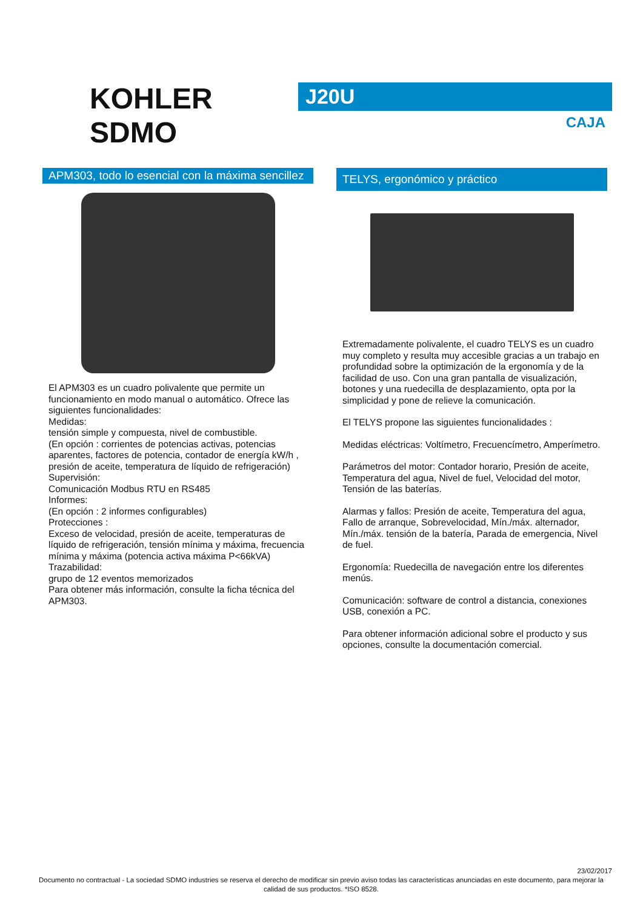KOHLER
SDMO
J20U
CAJA
APM303, todo lo esencial con la máxima sencillez
El APM303 es un cuadro polivalente que permite un funcionamiento en modo manual o automático. Ofrece las siguientes funcionalidades:
Medidas:
tensión simple y compuesta, nivel de combustible.
(En opción : corrientes de potencias activas, potencias aparentes, factores de potencia, contador de energía kW/h , presión de aceite, temperatura de líquido de refrigeración)
Supervisión:
Comunicación Modbus RTU en RS485
Informes:
(En opción : 2 informes configurables)
Protecciones :
Exceso de velocidad, presión de aceite, temperaturas de líquido de refrigeración, tensión mínima y máxima, frecuencia mínima y máxima (potencia activa máxima P<66kVA)
Trazabilidad:
grupo de 12 eventos memorizados
Para obtener más información, consulte la ficha técnica del APM303.
TELYS, ergonómico y práctico
Extremadamente polivalente, el cuadro TELYS es un cuadro muy completo y resulta muy accesible gracias a un trabajo en profundidad sobre la optimización de la ergonomía y de la facilidad de uso. Con una gran pantalla de visualización, botones y una ruedecilla de desplazamiento, opta por la simplicidad y pone de relieve la comunicación.
El TELYS propone las siguientes funcionalidades :
Medidas eléctricas: Voltímetro, Frecuencímetro, Amperímetro.
Parámetros del motor: Contador horario, Presión de aceite, Temperatura del agua, Nivel de fuel, Velocidad del motor, Tensión de las baterías.
Alarmas y fallos: Presión de aceite, Temperatura del agua, Fallo de arranque, Sobrevelocidad, Mín./máx. alternador, Mín./máx. tensión de la batería, Parada de emergencia, Nivel de fuel.
Ergonomía: Ruedecilla de navegación entre los diferentes menús.
Comunicación: software de control a distancia, conexiones USB, conexión a PC.
Para obtener información adicional sobre el producto y sus opciones, consulte la documentación comercial.
23/02/2017
Documento no contractual - La sociedad SDMO industries se reserva el derecho de modificar sin previo aviso todas las características anunciadas en este documento, para mejorar la calidad de sus productos. *ISO 8528.